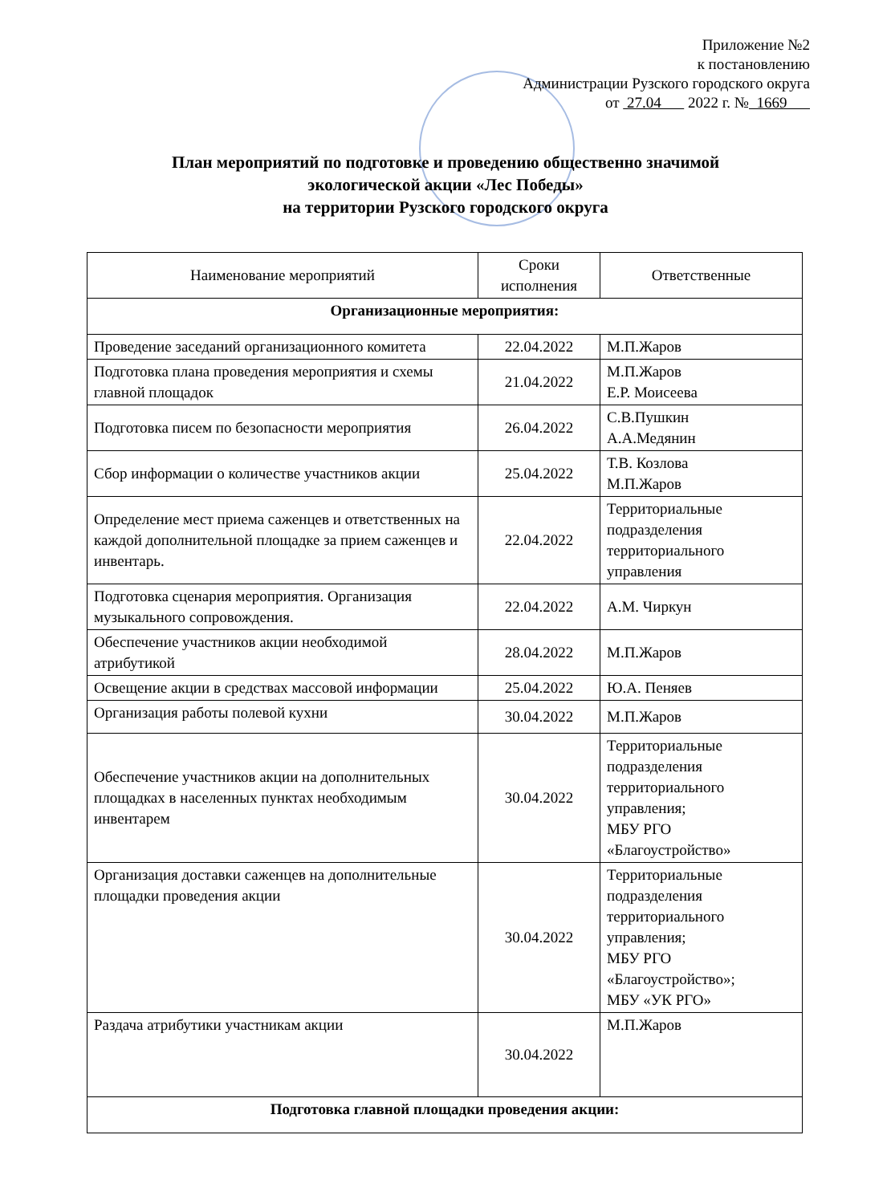Приложение №2
к постановлению
Администрации Рузского городского округа
от 27.04 2022 г. № 1669
План мероприятий по подготовке и проведению общественно значимой
экологической акции «Лес Победы»
на территории Рузского городского округа
| Наименование мероприятий | Сроки исполнения | Ответственные |
| --- | --- | --- |
| Организационные мероприятия: | | |
| Проведение заседаний организационного комитета | 22.04.2022 | М.П.Жаров |
| Подготовка плана проведения мероприятия и схемы главной площадок | 21.04.2022 | М.П.Жаров Е.Р. Моисеева |
| Подготовка писем по безопасности мероприятия | 26.04.2022 | С.В.Пушкин А.А.Медянин |
| Сбор информации о количестве участников акции | 25.04.2022 | Т.В. Козлова М.П.Жаров |
| Определение мест приема саженцев и ответственных на каждой дополнительной площадке за прием саженцев и инвентарь. | 22.04.2022 | Территориальные подразделения территориального управления |
| Подготовка сценария мероприятия. Организация музыкального сопровождения. | 22.04.2022 | А.М. Чиркун |
| Обеспечение участников акции необходимой атрибутикой | 28.04.2022 | М.П.Жаров |
| Освещение акции в средствах массовой информации | 25.04.2022 | Ю.А. Пеняев |
| Организация работы полевой кухни | 30.04.2022 | М.П.Жаров |
| Обеспечение участников акции на дополнительных площадках в населенных пунктах необходимым инвентарем | 30.04.2022 | Территориальные подразделения территориального управления; МБУ РГО «Благоустройство» |
| Организация доставки саженцев на дополнительные площадки проведения акции | 30.04.2022 | Территориальные подразделения территориального управления; МБУ РГО «Благоустройство»; МБУ «УК РГО» |
| Раздача атрибутики участникам акции | 30.04.2022 | М.П.Жаров |
| Подготовка главной площадки проведения акции: | | |